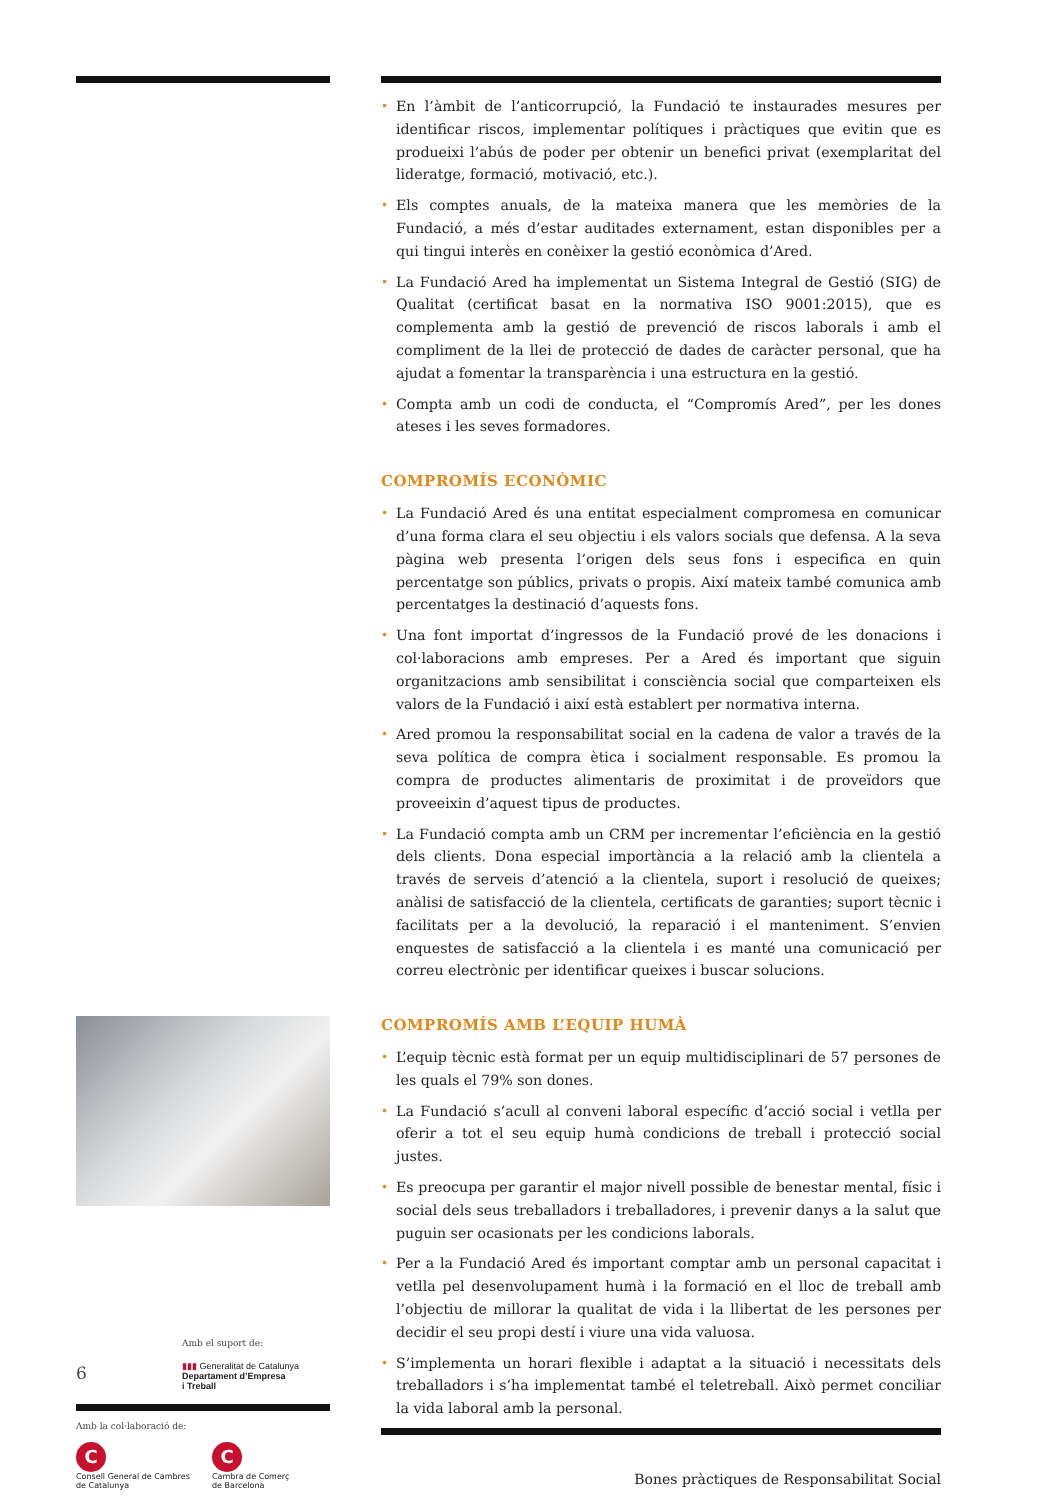Amb el suport de:
6
▮▮▮ Generalitat de Catalunya
Departament d’Empresa
i Treball
Amb la col·laboració de:
C
Consell General de Cambres
de Catalunya
C
Cambra de Comerç
de Barcelona
• En l’àmbit de l’anticorrupció, la Fundació te instaurades mesures per identificar riscos, implementar polítiques i pràctiques que evitin que es produeixi l’abús de poder per obtenir un benefici privat (exemplaritat del lideratge, formació, motivació, etc.).
• Els comptes anuals, de la mateixa manera que les memòries de la Fundació, a més d’estar auditades externament, estan disponibles per a qui tingui interès en conèixer la gestió econòmica d’Ared.
• La Fundació Ared ha implementat un Sistema Integral de Gestió (SIG) de Qualitat (certificat basat en la normativa ISO 9001:2015), que es complementa amb la gestió de prevenció de riscos laborals i amb el compliment de la llei de protecció de dades de caràcter personal, que ha ajudat a fomentar la transparència i una estructura en la gestió.
• Compta amb un codi de conducta, el “Compromís Ared”, per les dones ateses i les seves formadores.
COMPROMÍS ECONÒMIC
• La Fundació Ared és una entitat especialment compromesa en comunicar d’una forma clara el seu objectiu i els valors socials que defensa. A la seva pàgina web presenta l’origen dels seus fons i especifica en quin percentatge son públics, privats o propis. Així mateix també comunica amb percentatges la destinació d’aquests fons.
• Una font importat d’ingressos de la Fundació prové de les donacions i col·laboracions amb empreses. Per a Ared és important que siguin organitzacions amb sensibilitat i consciència social que comparteixen els valors de la Fundació i així està establert per normativa interna.
• Ared promou la responsabilitat social en la cadena de valor a través de la seva política de compra ètica i socialment responsable. Es promou la compra de productes alimentaris de proximitat i de proveïdors que proveeixin d’aquest tipus de productes.
• La Fundació compta amb un CRM per incrementar l’eficiència en la gestió dels clients. Dona especial importància a la relació amb la clientela a través de serveis d’atenció a la clientela, suport i resolució de queixes; anàlisi de satisfacció de la clientela, certificats de garanties; suport tècnic i facilitats per a la devolució, la reparació i el manteniment. S’envien enquestes de satisfacció a la clientela i es manté una comunicació per correu electrònic per identificar queixes i buscar solucions.
COMPROMÍS AMB L’EQUIP HUMÀ
• L’equip tècnic està format per un equip multidisciplinari de 57 persones de les quals el 79% son dones.
• La Fundació s’acull al conveni laboral específic d’acció social i vetlla per oferir a tot el seu equip humà condicions de treball i protecció social justes.
• Es preocupa per garantir el major nivell possible de benestar mental, físic i social dels seus treballadors i treballadores, i prevenir danys a la salut que puguin ser ocasionats per les condicions laborals.
• Per a la Fundació Ared és important comptar amb un personal capacitat i vetlla pel desenvolupament humà i la formació en el lloc de treball amb l’objectiu de millorar la qualitat de vida i la llibertat de les persones per decidir el seu propi destí i viure una vida valuosa.
• S’implementa un horari flexible i adaptat a la situació i necessitats dels treballadors i s’ha implementat també el teletreball. Això permet conciliar la vida laboral amb la personal.
Bones pràctiques de Responsabilitat Social